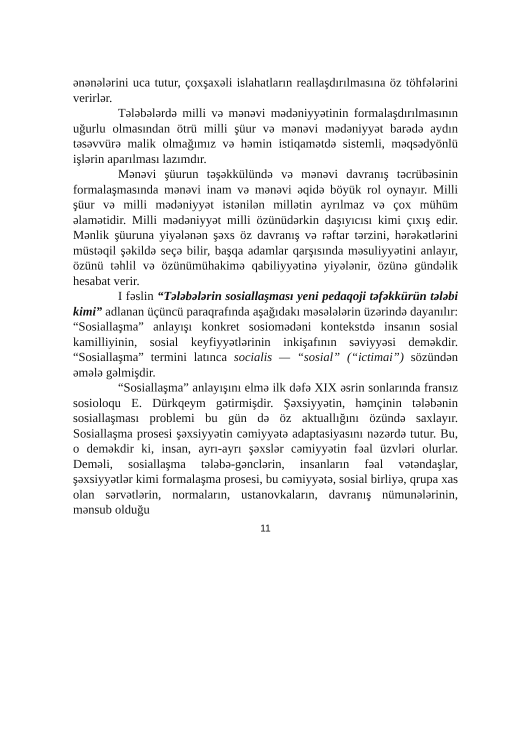ənənələrini uca tutur, çoxşaxəli islahatların reallaşdırılmasına öz töhfələrini verirlər.
Tələbələrdə milli və mənəvi mədəniyyətinin formalaşdırılmasının uğurlu olmasından ötrü milli şüur və mənəvi mədəniyyət barədə aydın təsəvvürə malik olmağımız və həmin istiqamətdə sistemli, məqsədyönlü işlərin aparılması lazımdır.
Mənəvi şüurun təşəkkülündə və mənəvi davranış təcrübəsinin formalaşmasında mənəvi inam və mənəvi əqidə böyük rol oynayır. Milli şüur və milli mədəniyyət istənilən millətin ayrılmaz və çox mühüm əlamətidir. Milli mədəniyyət milli özünüdərkin daşıyıcısı kimi çıxış edir. Mənlik şüuruna yiyələnən şəxs öz davranış və rəftar tərzini, hərəkətlərini müstəqil şəkildə seçə bilir, başqa adamlar qarşısında məsuliyyətini anlayır, özünü təhlil və özünümühakimə qabiliyyətinə yiyələnir, özünə gündəlik hesabat verir.
I fəslin “Tələbələrin sosiallaşması yeni pedaqoji təfəkkürün tələbi kimi” adlanan üçüncü paraqrafında aşağıdakı məsələlərin üzərində dayanılır: “Sosiallaşma” anlayışı konkret sosiomədəni kontekstdə insanın sosial kamilliyinin, sosial keyfiyyətlərinin inkişafının səviyyəsi deməkdir. “Sosiallaşma” termini latınca socialis — “sosial” (“ictimai”) sözündən əmələ gəlmişdir.
“Sosiallaşma” anlayışını elmə ilk dəfə XIX əsrin sonlarında fransız sosioloqu E. Dürkqeym gətirmişdir. Şəxsiyyətin, həmçinin tələbənin sosiallaşması problemi bu gün də öz aktuallığını özündə saxlayır. Sosiallaşma prosesi şəxsiyyətin cəmiyyətə adaptasiyasını nəzərdə tutur. Bu, o deməkdir ki, insan, ayrı-ayrı şəxslər cəmiyyətin fəal üzvləri olurlar. Deməli, sosiallaşma tələbə-gənclərin, insanların fəal vətəndaşlar, şəxsiyyətlər kimi formalaşma prosesi, bu cəmiyyətə, sosial birliyə, qrupa xas olan sərvətlərin, normaların, ustanovkaların, davranış nümunələrinin, mənsub olduğu
11